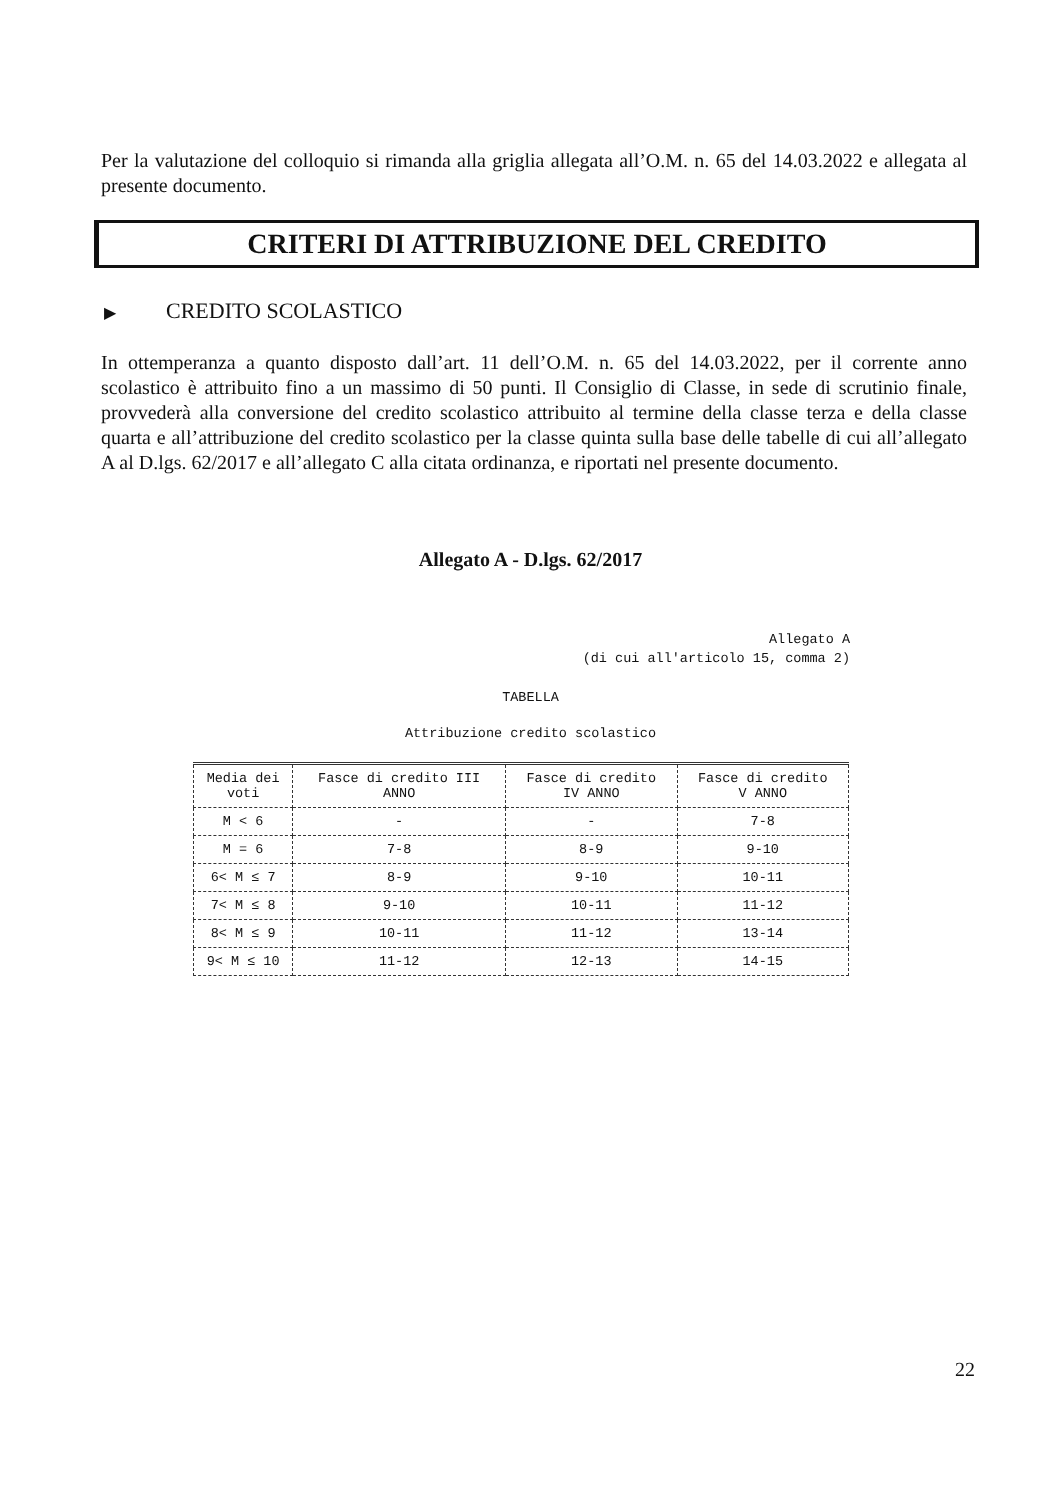Per la valutazione del colloquio si rimanda alla griglia allegata all’O.M. n. 65 del 14.03.2022 e allegata al presente documento.
CRITERI DI ATTRIBUZIONE DEL CREDITO
▶ CREDITO SCOLASTICO
In ottemperanza a quanto disposto dall’art. 11 dell’O.M. n. 65 del 14.03.2022, per il corrente anno scolastico è attribuito fino a un massimo di 50 punti. Il Consiglio di Classe, in sede di scrutinio finale, provvederà alla conversione del credito scolastico attribuito al termine della classe terza e della classe quarta e all’attribuzione del credito scolastico per la classe quinta sulla base delle tabelle di cui all’allegato A al D.lgs. 62/2017 e all’allegato C alla citata ordinanza, e riportati nel presente documento.
Allegato A - D.lgs. 62/2017
Allegato A
(di cui all'articolo 15, comma 2)
TABELLA
Attribuzione credito scolastico
| Media dei voti | Fasce di credito III ANNO | Fasce di credito IV ANNO | Fasce di credito V ANNO |
| --- | --- | --- | --- |
| M < 6 | - | - | 7-8 |
| M = 6 | 7-8 | 8-9 | 9-10 |
| 6< M ≤ 7 | 8-9 | 9-10 | 10-11 |
| 7< M ≤ 8 | 9-10 | 10-11 | 11-12 |
| 8< M ≤ 9 | 10-11 | 11-12 | 13-14 |
| 9< M ≤ 10 | 11-12 | 12-13 | 14-15 |
22